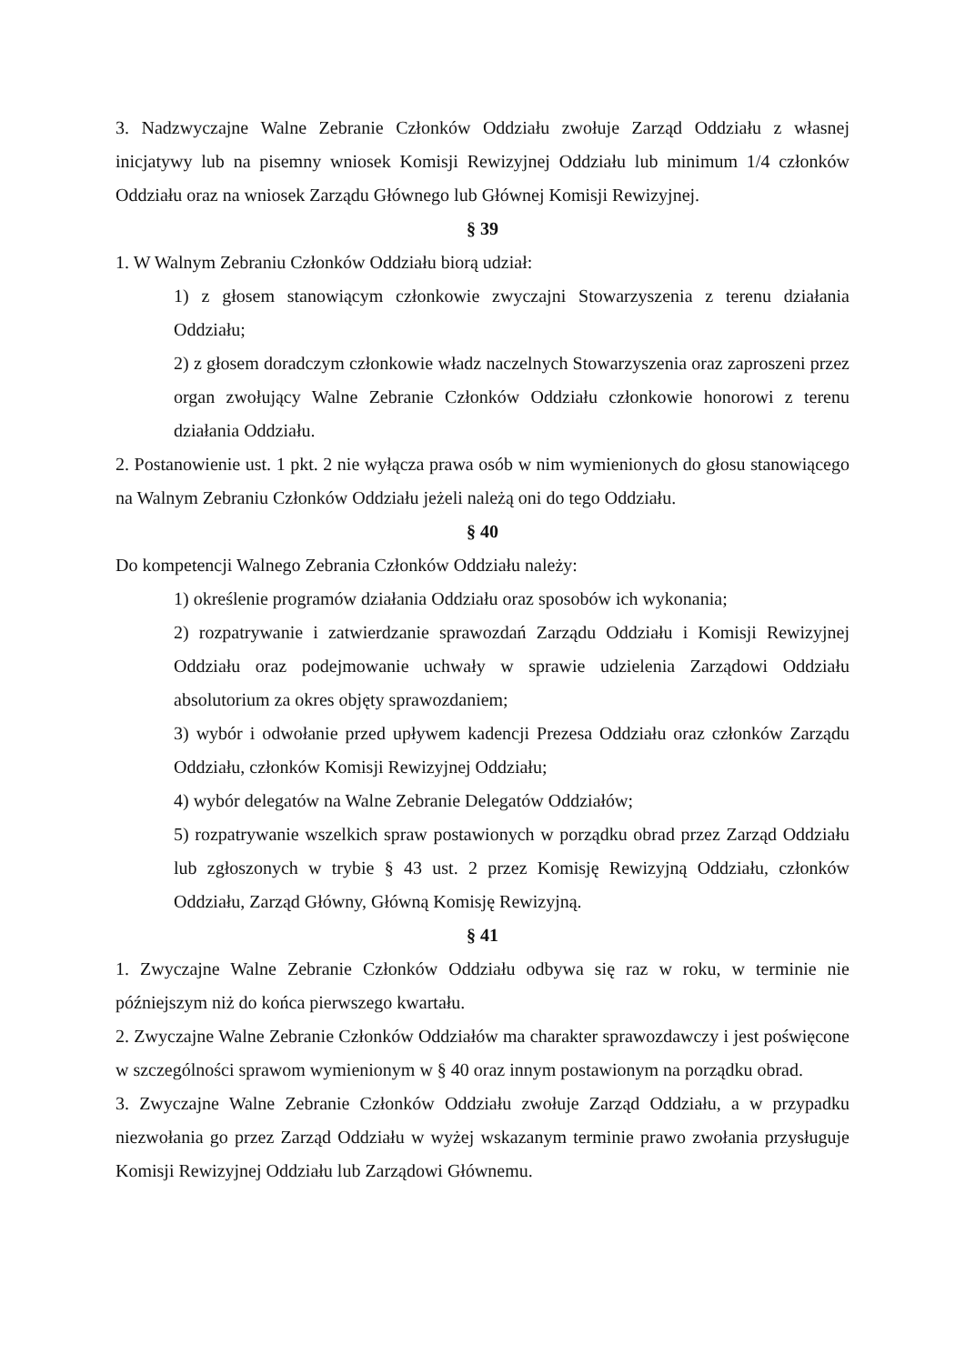3. Nadzwyczajne Walne Zebranie Członków Oddziału zwołuje Zarząd Oddziału z własnej inicjatywy lub na pisemny wniosek Komisji Rewizyjnej Oddziału lub minimum 1/4 członków Oddziału oraz na wniosek Zarządu Głównego lub Głównej Komisji Rewizyjnej.
§ 39
1. W Walnym Zebraniu Członków Oddziału biorą udział:
1) z głosem stanowiącym członkowie zwyczajni Stowarzyszenia z terenu działania Oddziału;
2) z głosem doradczym członkowie władz naczelnych Stowarzyszenia oraz zaproszeni przez organ zwołujący Walne Zebranie Członków Oddziału członkowie honorowi z terenu działania Oddziału.
2. Postanowienie ust. 1 pkt. 2 nie wyłącza prawa osób w nim wymienionych do głosu stanowiącego na Walnym Zebraniu Członków Oddziału jeżeli należą oni do tego Oddziału.
§ 40
Do kompetencji Walnego Zebrania Członków Oddziału należy:
1) określenie programów działania Oddziału oraz sposobów ich wykonania;
2) rozpatrywanie i zatwierdzanie sprawozdań Zarządu Oddziału i Komisji Rewizyjnej Oddziału oraz podejmowanie uchwały w sprawie udzielenia Zarządowi Oddziału absolutorium za okres objęty sprawozdaniem;
3) wybór i odwołanie przed upływem kadencji Prezesa Oddziału oraz członków Zarządu Oddziału, członków Komisji Rewizyjnej Oddziału;
4) wybór delegatów na Walne Zebranie Delegatów Oddziałów;
5) rozpatrywanie wszelkich spraw postawionych w porządku obrad przez Zarząd Oddziału lub zgłoszonych w trybie § 43 ust. 2 przez Komisję Rewizyjną Oddziału, członków Oddziału, Zarząd Główny, Główną Komisję Rewizyjną.
§ 41
1. Zwyczajne Walne Zebranie Członków Oddziału odbywa się raz w roku, w terminie nie późniejszym niż do końca pierwszego kwartału.
2. Zwyczajne Walne Zebranie Członków Oddziałów ma charakter sprawozdawczy i jest poświęcone w szczególności sprawom wymienionym w § 40 oraz innym postawionym na porządku obrad.
3. Zwyczajne Walne Zebranie Członków Oddziału zwołuje Zarząd Oddziału, a w przypadku niezwołania go przez Zarząd Oddziału w wyżej wskazanym terminie prawo zwołania przysługuje Komisji Rewizyjnej Oddziału lub Zarządowi Głównemu.